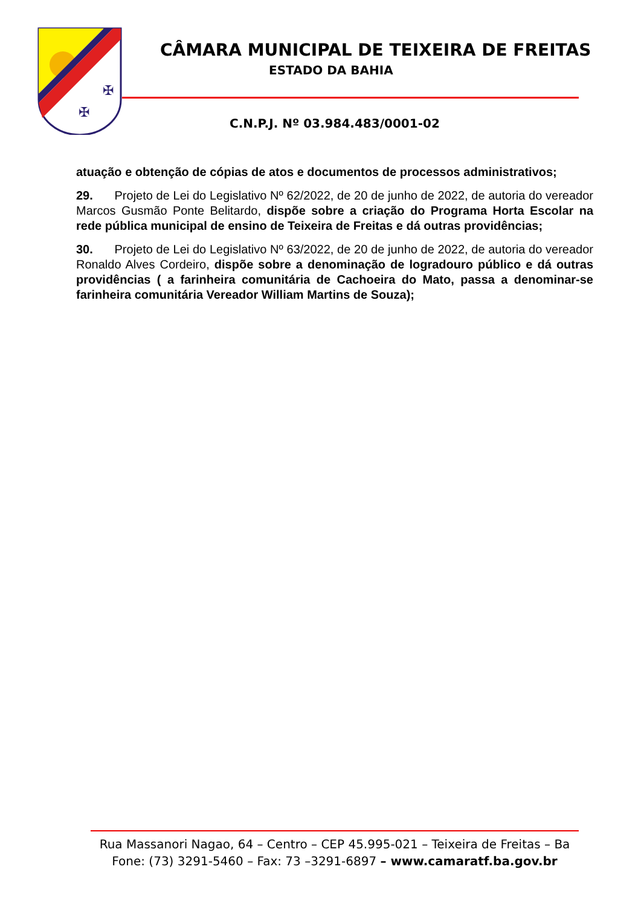✠
✠
CÂMARA MUNICIPAL DE TEIXEIRA DE FREITAS
ESTADO DA BAHIA
C.N.P.J. Nº 03.984.483/0001-02
atuação e obtenção de cópias de atos e documentos de processos administrativos;
29. Projeto de Lei do Legislativo Nº 62/2022, de 20 de junho de 2022, de autoria do vereador Marcos Gusmão Ponte Belitardo, dispõe sobre a criação do Programa Horta Escolar na rede pública municipal de ensino de Teixeira de Freitas e dá outras providências;
30. Projeto de Lei do Legislativo Nº 63/2022, de 20 de junho de 2022, de autoria do vereador Ronaldo Alves Cordeiro, dispõe sobre a denominação de logradouro público e dá outras providências ( a farinheira comunitária de Cachoeira do Mato, passa a denominar-se farinheira comunitária Vereador William Martins de Souza);
Rua Massanori Nagao, 64 – Centro – CEP 45.995-021 – Teixeira de Freitas – Ba
Fone: (73) 3291-5460 – Fax: 73 –3291-6897 – www.camaratf.ba.gov.br